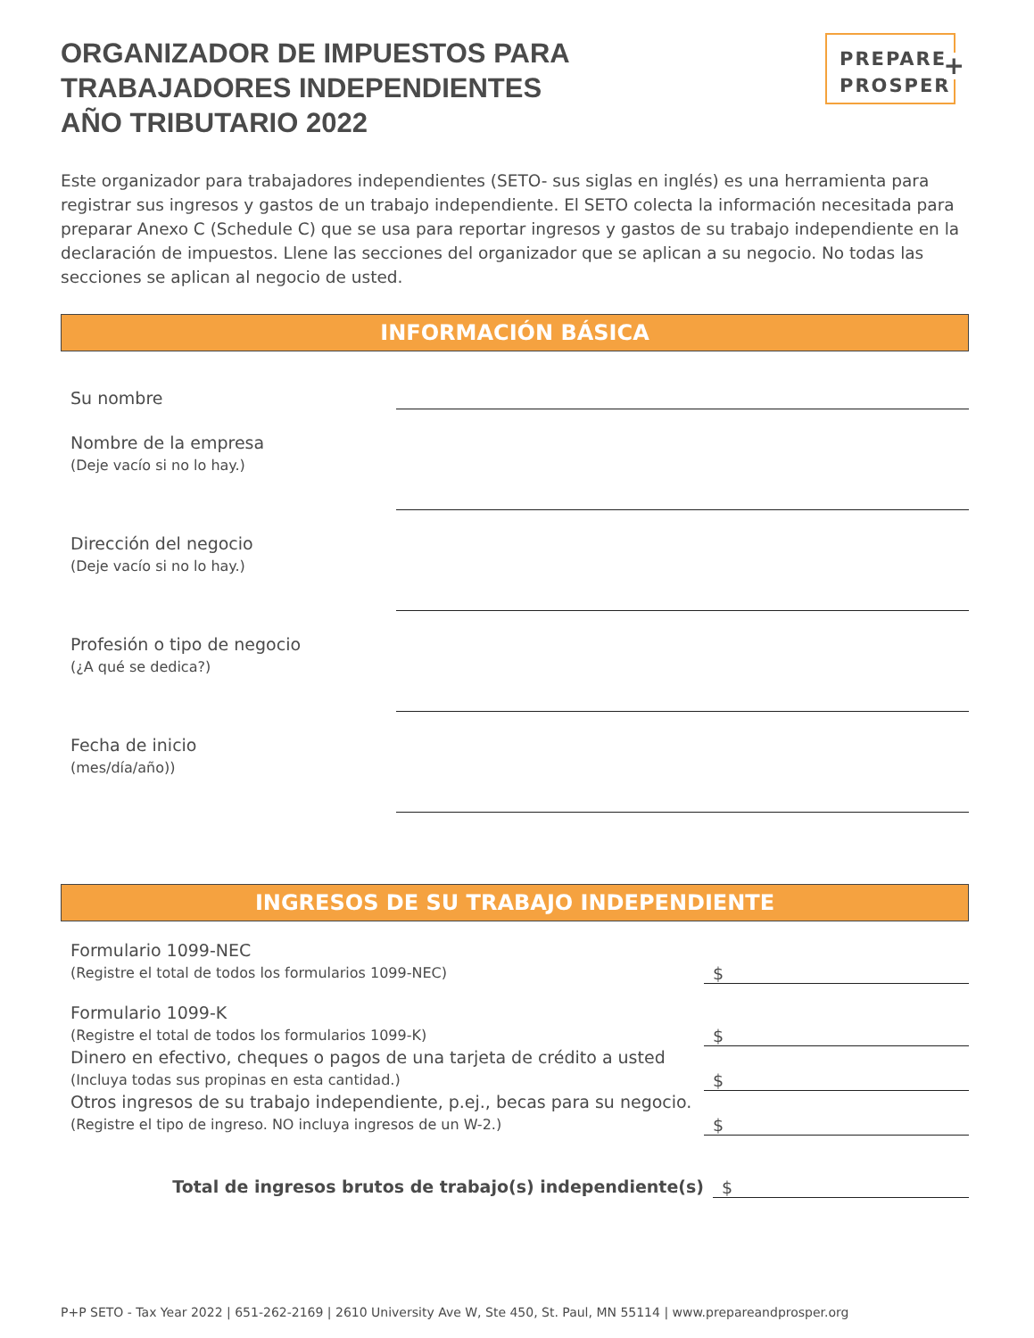ORGANIZADOR DE IMPUESTOS PARA
TRABAJADORES INDEPENDIENTES
AÑO TRIBUTARIO 2022
PREPARE
PROSPER
+
Este organizador para trabajadores independientes (SETO- sus siglas en inglés) es una herramienta para registrar sus ingresos y gastos de un trabajo independiente. El SETO colecta la información necesitada para preparar Anexo C (Schedule C) que se usa para reportar ingresos y gastos de su trabajo independiente en la declaración de impuestos. Llene las secciones del organizador que se aplican a su negocio. No todas las secciones se aplican al negocio de usted.
INFORMACIÓN BÁSICA
Su nombre
Nombre de la empresa
(Deje vacío si no lo hay.)
Dirección del negocio
(Deje vacío si no lo hay.)
Profesión o tipo de negocio
(¿A qué se dedica?)
Fecha de inicio
(mes/día/año))
INGRESOS DE SU TRABAJO INDEPENDIENTE
Formulario 1099-NEC
(Registre el total de todos los formularios 1099-NEC)
$
Formulario 1099-K
(Registre el total de todos los formularios 1099-K)
$
Dinero en efectivo, cheques o pagos de una tarjeta de crédito a usted
(Incluya todas sus propinas en esta cantidad.)
$
Otros ingresos de su trabajo independiente, p.ej., becas para su negocio.
(Registre el tipo de ingreso. NO incluya ingresos de un W-2.)
$
Total de ingresos brutos de trabajo(s) independiente(s)
$
P+P SETO - Tax Year 2022 | 651-262-2169 | 2610 University Ave W, Ste 450, St. Paul, MN 55114 | www.prepareandprosper.org